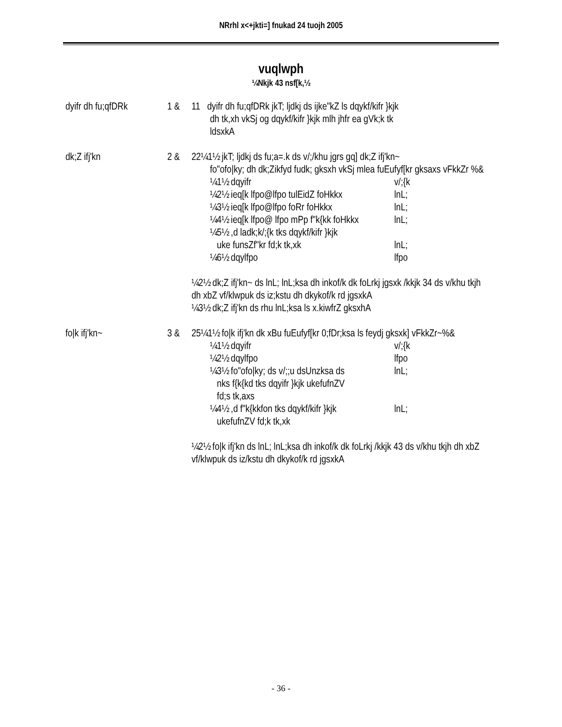NRrhl x<+jkti=] fnukad 24 tuojh 2005
vuqlwph
¼Nkjk 43 nsf[k,½
dyifr dh fu;qfDRk
1 & 11 dyifr dh fu;qfDRk jkT; ljdkj ds ijke"kZ ls dqykf/kifr }kjk
dh tk,xh vkSj og dqykf/kifr }kjk mlh jhfr ea gVk;k tk
ldsxkA
dk;Z ifj'kn 2 & 22¼1½ jkT; ljdkj ds fu;a=.k ds v/;/khu jgrs gq] dk;Z ifj'kn~
fo"ofo|ky; dh dk;Zikfyd fudk; gksxh vkSj mlea fuEufyf[kr gksaxs vFkkZr %&
¼1½ dqyifr v/;{k
¼2½ ieq[k lfpo@lfpo tulEidZ foHkkx lnL;
¼3½ ieq[k lfpo@lfpo foRr foHkkx lnL;
¼4½ ieq[k lfpo@ lfpo mPp f"k{kk foHkkx lnL;
¼5½ ,d ladk;k/;{k tks dqykf/kifr }kjk
uke funsZf"kr fd;k tk,xk
lnL;
¼6½ dqylfpo lfpo
¼2½ dk;Z ifj'kn~ ds lnL; lnL;ksa dh inkof/k dk foLrkj jgsxk /kkjk 34 ds v/khu tkjh dh xbZ vf/klwpuk ds iz;kstu dh dkykof/k rd jgsxkA
¼3½ dk;Z ifj'kn ds rhu lnL;ksa ls x.kiwfrZ gksxhA
fo|k ifj'kn~ 3 & 25¼1½ fo|k ifj'kn dk xBu fuEufyf[kr 0;fDr;ksa ls feydj gksxk] vFkkZr~%&
¼1½ dqyifr v/;{k
¼2½ dqylfpo lfpo
¼3½ fo"ofo|ky; ds v/;;u dsUnzksa ds
nks f{k{kd tks dqyifr }kjk ukefufnZV
fd;s tk,axs lnL;
¼4½ ,d f"k{kkfon tks dqykf/kifr }kjk
ukefufnZV fd;k tk,xk lnL;
¼2½ fo|k ifj'kn ds lnL; lnL;ksa dh inkof/k dk foLrkj /kkjk 43 ds v/khu tkjh dh xbZ vf/klwpuk ds iz/kstu dh dkykof/k rd jgsxkA
- 36 -